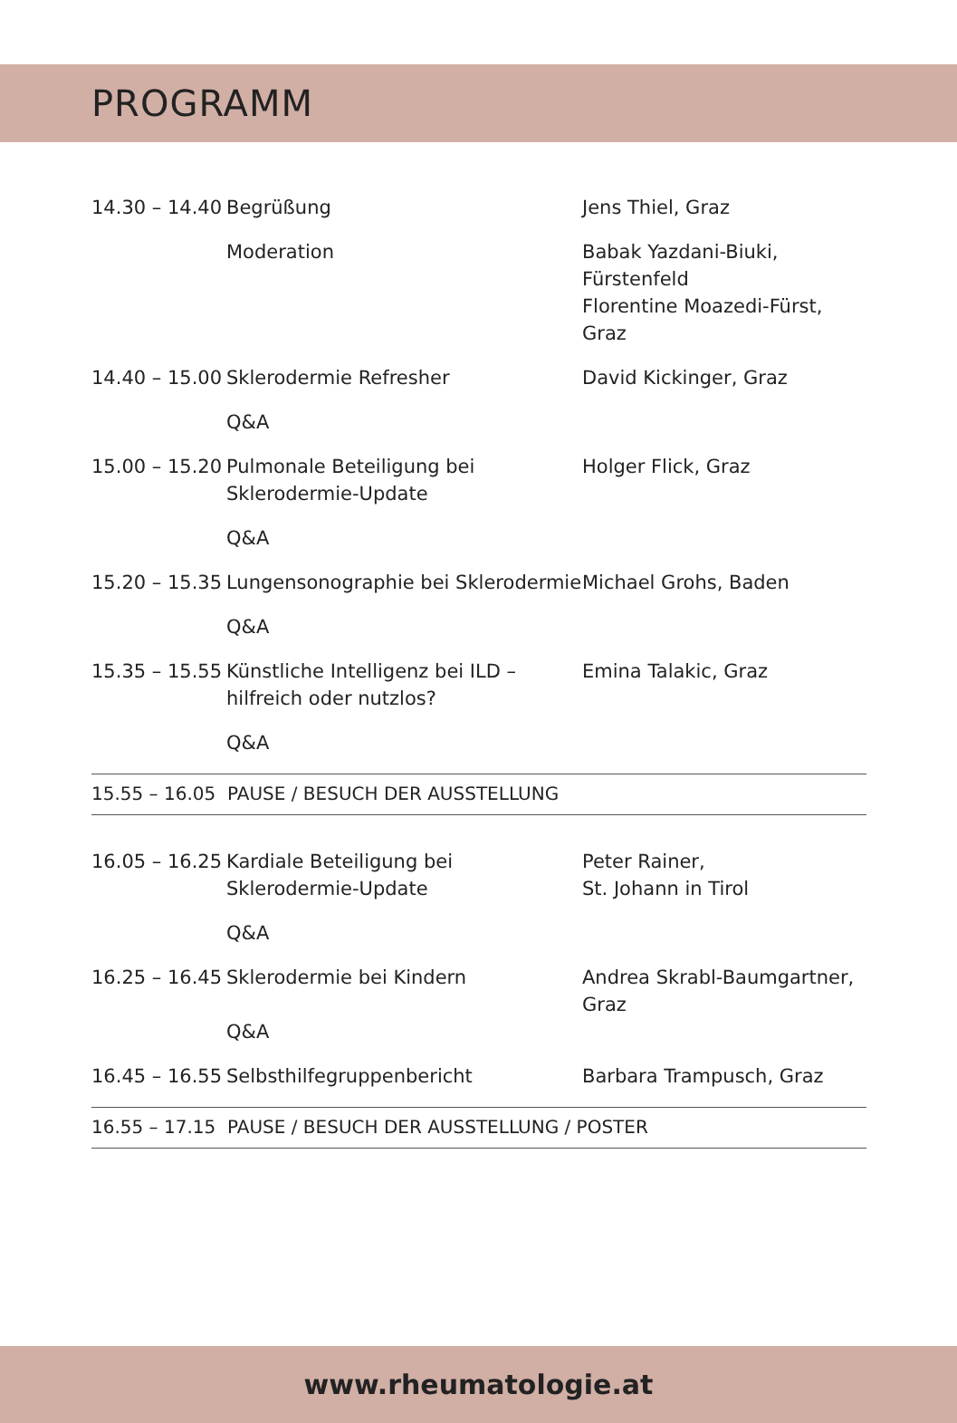PROGRAMM
| 14.30 – 14.40 | Begrüßung | Jens Thiel, Graz |
| | Moderation | Babak Yazdani-Biuki, Fürstenfeld Florentine Moazedi-Fürst, Graz |
| 14.40 – 15.00 | Sklerodermie Refresher | David Kickinger, Graz |
| | Q&A | |
| 15.00 – 15.20 | Pulmonale Beteiligung bei Sklerodermie-Update | Holger Flick, Graz |
| | Q&A | |
| 15.20 – 15.35 | Lungensonographie bei Sklerodermie | Michael Grohs, Baden |
| | Q&A | |
| 15.35 – 15.55 | Künstliche Intelligenz bei ILD – hilfreich oder nutzlos? | Emina Talakic, Graz |
| | Q&A | |
| 15.55 – 16.05 PAUSE / BESUCH DER AUSSTELLUNG | | |
| 16.05 – 16.25 | Kardiale Beteiligung bei Sklerodermie-Update | Peter Rainer, St. Johann in Tirol |
| | Q&A | |
| 16.25 – 16.45 | Sklerodermie bei Kindern Q&A | Andrea Skrabl-Baumgartner, Graz |
| 16.45 – 16.55 | Selbsthilfegruppenbericht | Barbara Trampusch, Graz |
| 16.55 – 17.15 PAUSE / BESUCH DER AUSSTELLUNG / POSTER | | |
www.rheumatologie.at